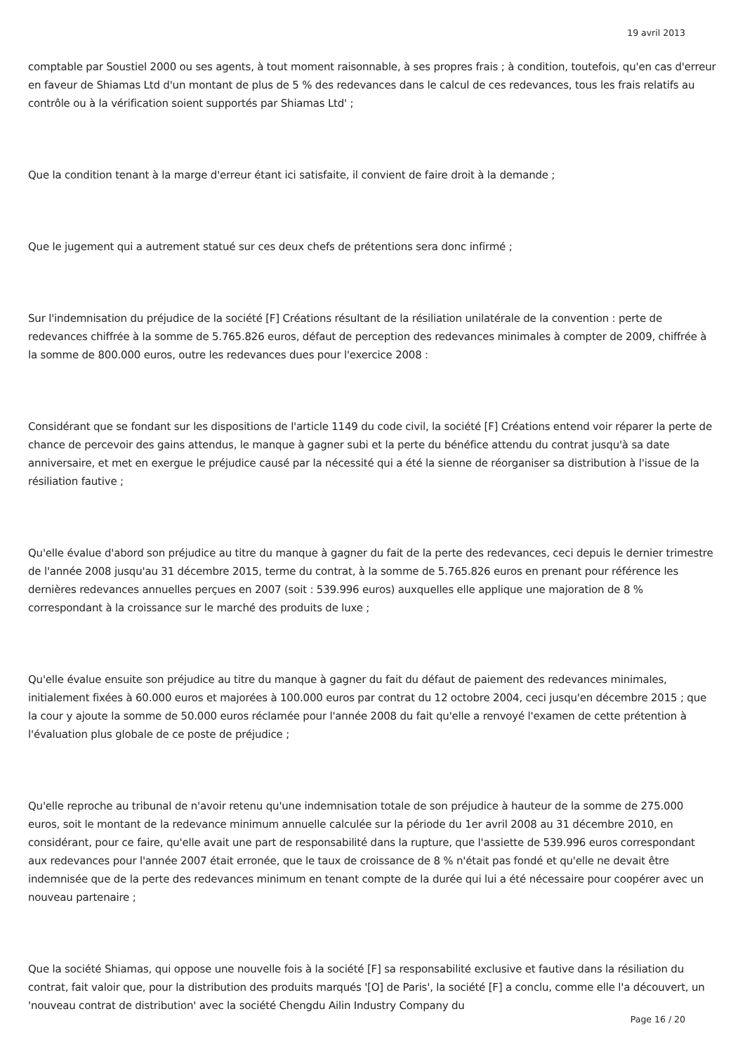19 avril 2013
comptable par Soustiel 2000 ou ses agents, à tout moment raisonnable, à ses propres frais ; à condition, toutefois, qu'en cas d'erreur en faveur de Shiamas Ltd d'un montant de plus de 5 % des redevances dans le calcul de ces redevances, tous les frais relatifs au contrôle ou à la vérification soient supportés par Shiamas Ltd' ;
Que la condition tenant à la marge d'erreur étant ici satisfaite, il convient de faire droit à la demande ;
Que le jugement qui a autrement statué sur ces deux chefs de prétentions sera donc infirmé ;
Sur l'indemnisation du préjudice de la société [F] Créations résultant de la résiliation unilatérale de la convention : perte de redevances chiffrée à la somme de 5.765.826 euros, défaut de perception des redevances minimales à compter de 2009, chiffrée à la somme de 800.000 euros, outre les redevances dues pour l'exercice 2008 :
Considérant que se fondant sur les dispositions de l'article 1149 du code civil, la société [F] Créations entend voir réparer la perte de chance de percevoir des gains attendus, le manque à gagner subi et la perte du bénéfice attendu du contrat jusqu'à sa date anniversaire, et met en exergue le préjudice causé par la nécessité qui a été la sienne de réorganiser sa distribution à l'issue de la résiliation fautive ;
Qu'elle évalue d'abord son préjudice au titre du manque à gagner du fait de la perte des redevances, ceci depuis le dernier trimestre de l'année 2008 jusqu'au 31 décembre 2015, terme du contrat, à la somme de 5.765.826 euros en prenant pour référence les dernières redevances annuelles perçues en 2007 (soit : 539.996 euros) auxquelles elle applique une majoration de 8 % correspondant à la croissance sur le marché des produits de luxe ;
Qu'elle évalue ensuite son préjudice au titre du manque à gagner du fait du défaut de paiement des redevances minimales, initialement fixées à 60.000 euros et majorées à 100.000 euros par contrat du 12 octobre 2004, ceci jusqu'en décembre 2015 ; que la cour y ajoute la somme de 50.000 euros réclamée pour l'année 2008 du fait qu'elle a renvoyé l'examen de cette prétention à l'évaluation plus globale de ce poste de préjudice ;
Qu'elle reproche au tribunal de n'avoir retenu qu'une indemnisation totale de son préjudice à hauteur de la somme de 275.000 euros, soit le montant de la redevance minimum annuelle calculée sur la période du 1er avril 2008 au 31 décembre 2010, en considérant, pour ce faire, qu'elle avait une part de responsabilité dans la rupture, que l'assiette de 539.996 euros correspondant aux redevances pour l'année 2007 était erronée, que le taux de croissance de 8 % n'était pas fondé et qu'elle ne devait être indemnisée que de la perte des redevances minimum en tenant compte de la durée qui lui a été nécessaire pour coopérer avec un nouveau partenaire ;
Que la société Shiamas, qui oppose une nouvelle fois à la société [F] sa responsabilité exclusive et fautive dans la résiliation du contrat, fait valoir que, pour la distribution des produits marqués '[O] de Paris', la société [F] a conclu, comme elle l'a découvert, un 'nouveau contrat de distribution' avec la société Chengdu Ailin Industry Company du
Page 16 / 20